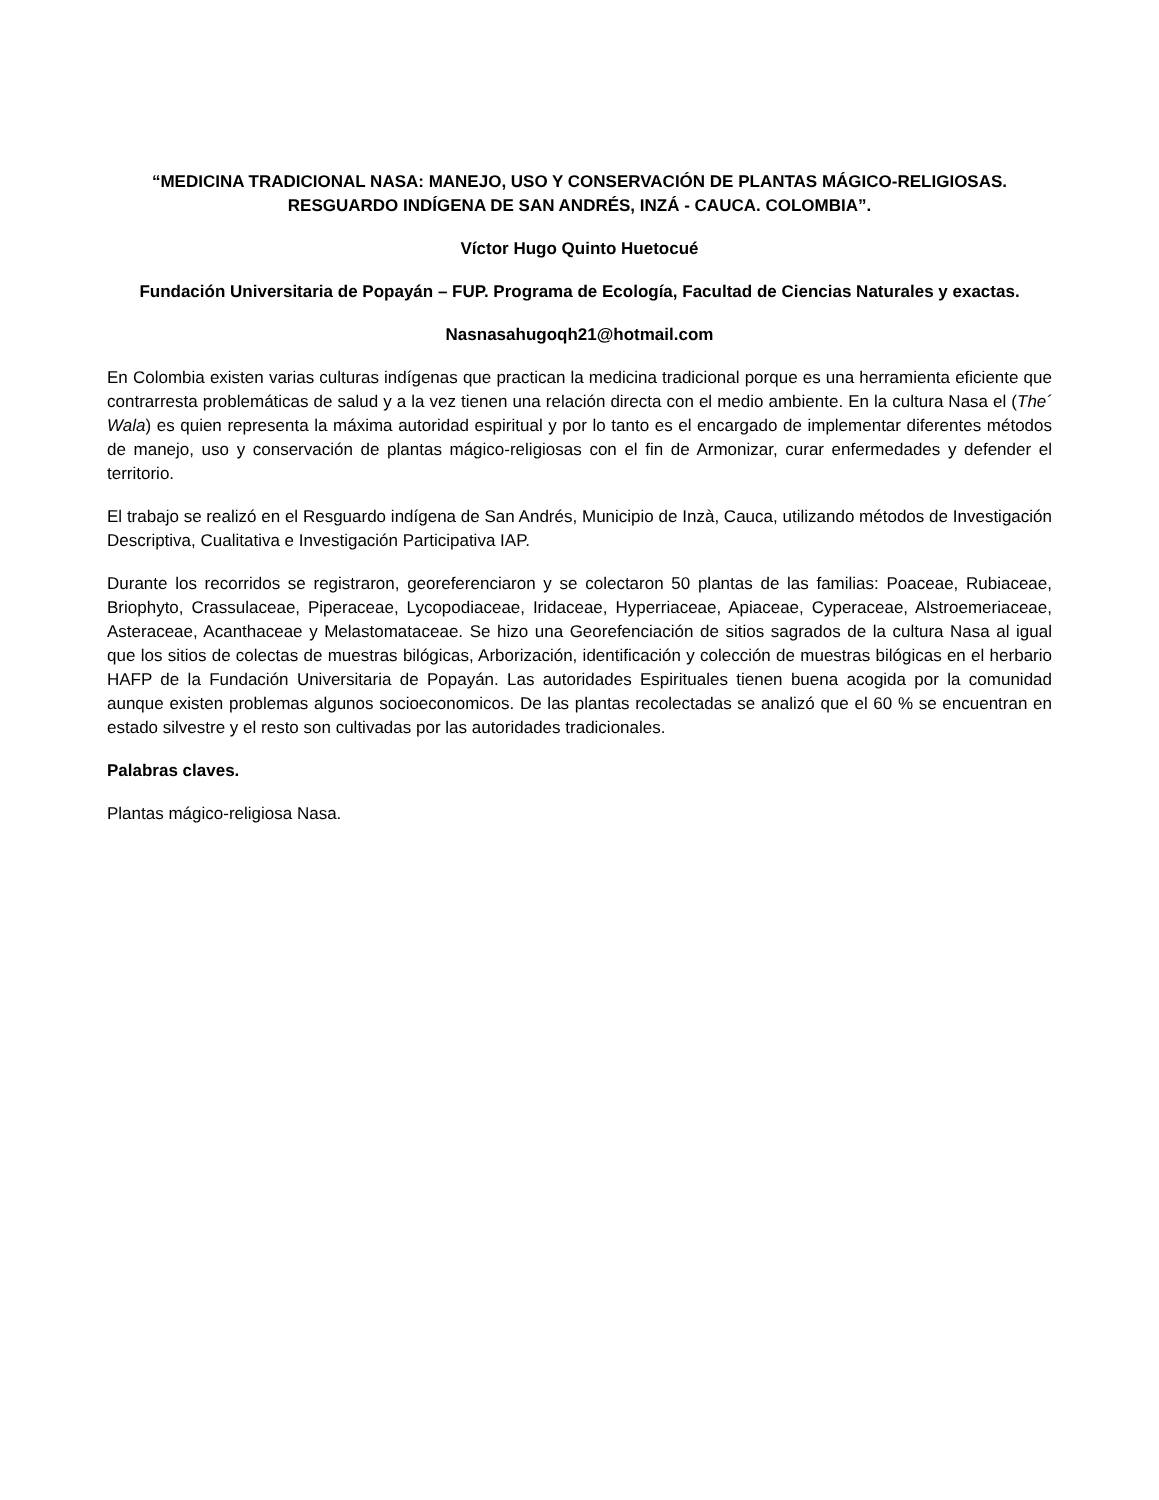“MEDICINA TRADICIONAL NASA: MANEJO, USO Y CONSERVACIÓN DE PLANTAS MÁGICO-RELIGIOSAS. RESGUARDO INDÍGENA DE SAN ANDRÉS, INZÁ - CAUCA. COLOMBIA”.
Víctor Hugo Quinto Huetocué
Fundación Universitaria de Popayán – FUP. Programa de Ecología, Facultad de Ciencias Naturales y exactas.
Nasnasahugoqh21@hotmail.com
En Colombia existen varias culturas indígenas que practican la medicina tradicional porque es una herramienta eficiente que contrarresta problemáticas de salud y a la vez tienen una relación directa con el medio ambiente. En la cultura Nasa el (The´ Wala) es quien representa la máxima autoridad espiritual y por lo tanto es el encargado de implementar diferentes métodos de manejo, uso y conservación de plantas mágico-religiosas con el fin de Armonizar, curar enfermedades y defender el territorio.
El trabajo se realizó en el Resguardo indígena de San Andrés, Municipio de Inzà, Cauca, utilizando métodos de Investigación Descriptiva, Cualitativa e Investigación Participativa IAP.
Durante los recorridos se registraron, georeferenciaron y se colectaron 50 plantas de las familias: Poaceae, Rubiaceae, Briophyto, Crassulaceae, Piperaceae, Lycopodiaceae, Iridaceae, Hyperriaceae, Apiaceae, Cyperaceae, Alstroemeriaceae, Asteraceae, Acanthaceae y Melastomataceae. Se hizo una Georefenciación de sitios sagrados de la cultura Nasa al igual que los sitios de colectas de muestras bilógicas, Arborización, identificación y colección de muestras bilógicas en el herbario HAFP de la Fundación Universitaria de Popayán. Las autoridades Espirituales tienen buena acogida por la comunidad aunque existen problemas algunos socioeconomicos. De las plantas recolectadas se analizó que el 60 % se encuentran en estado silvestre y el resto son cultivadas por las autoridades tradicionales.
Palabras claves.
Plantas mágico-religiosa Nasa.